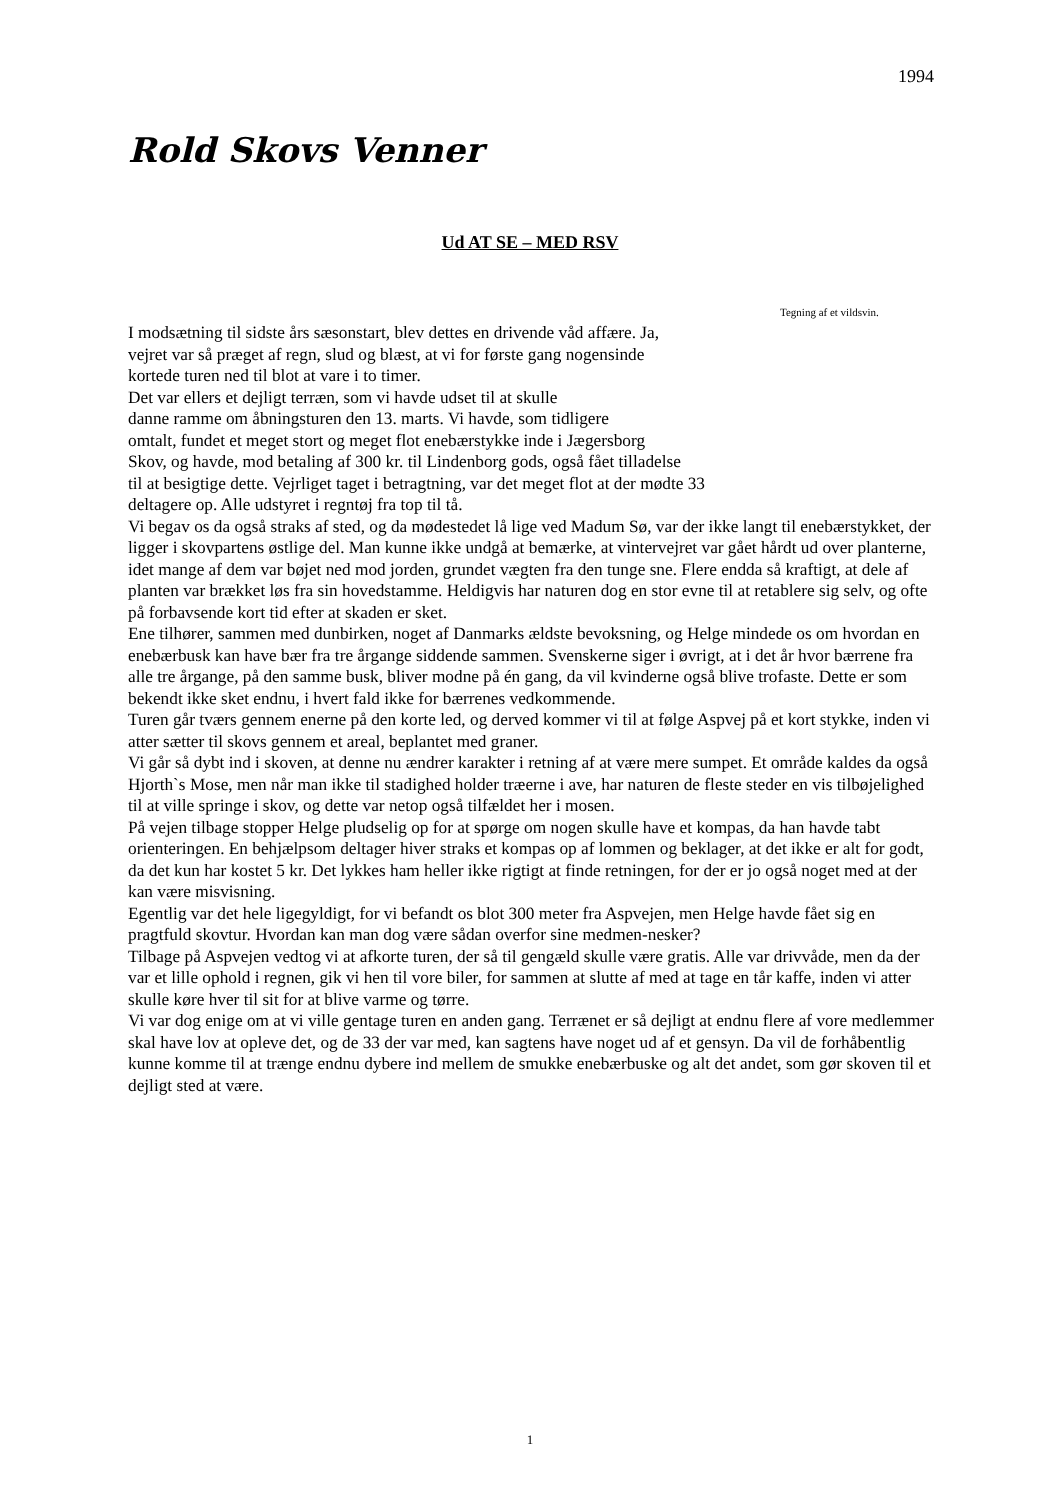1994
Rold Skovs Venner
Ud AT SE – MED RSV
Tegning af et vildsvin.
I modsætning til sidste års sæsonstart, blev dettes en drivende våd affære. Ja, vejret var så præget af regn, slud og blæst, at vi for første gang nogensinde kortede turen ned til blot at vare i to timer.
Det var ellers et dejligt terræn, som vi havde udset til at skulle
danne ramme om åbningsturen den 13. marts. Vi havde, som tidligere
omtalt, fundet et meget stort og meget flot enebærstykke inde i Jægersborg
Skov, og havde, mod betaling af 300 kr. til Lindenborg gods, også fået tilladelse
til at besigtige dette. Vejrliget taget i betragtning, var det meget flot at der mødte 33
deltagere op. Alle udstyret i regntøj fra top til tå.
Vi begav os da også straks af sted, og da mødestedet lå lige ved Madum Sø, var der ikke langt til enebærstykket, der ligger i skovpartens østlige del. Man kunne ikke undgå at bemærke, at vintervejret var gået hårdt ud over planterne, idet mange af dem var bøjet ned mod jorden, grundet vægten fra den tunge sne. Flere endda så kraftigt, at dele af planten var brækket løs fra sin hovedstamme. Heldigvis har naturen dog en stor evne til at retablere sig selv, og ofte på forbavsende kort tid efter at skaden er sket.
Ene tilhører, sammen med dunbirken, noget af Danmarks ældste bevoksning, og Helge mindede os om hvordan en enebærbusk kan have bær fra tre årgange siddende sammen. Svenskerne siger i øvrigt, at i det år hvor bærrene fra alle tre årgange, på den samme busk, bliver modne på én gang, da vil kvinderne også blive trofaste. Dette er som bekendt ikke sket endnu, i hvert fald ikke for bærrenes vedkommende.
Turen går tværs gennem enerne på den korte led, og derved kommer vi til at følge Aspvej på et kort stykke, inden vi atter sætter til skovs gennem et areal, beplantet med graner.
Vi går så dybt ind i skoven, at denne nu ændrer karakter i retning af at være mere sumpet. Et område kaldes da også Hjorth`s Mose, men når man ikke til stadighed holder træerne i ave, har naturen de fleste steder en vis tilbøjelighed til at ville springe i skov, og dette var netop også tilfældet her i mosen.
På vejen tilbage stopper Helge pludselig op for at spørge om nogen skulle have et kompas, da han havde tabt orienteringen. En behjælpsom deltager hiver straks et kompas op af lommen og beklager, at det ikke er alt for godt, da det kun har kostet 5 kr. Det lykkes ham heller ikke rigtigt at finde retningen, for der er jo også noget med at der kan være misvisning.
Egentlig var det hele ligegyldigt, for vi befandt os blot 300 meter fra Aspvejen, men Helge havde fået sig en pragtfuld skovtur. Hvordan kan man dog være sådan overfor sine medmen-nesker?
Tilbage på Aspvejen vedtog vi at afkorte turen, der så til gengæld skulle være gratis. Alle var drivvåde, men da der var et lille ophold i regnen, gik vi hen til vore biler, for sammen at slutte af med at tage en tår kaffe, inden vi atter skulle køre hver til sit for at blive varme og tørre.
Vi var dog enige om at vi ville gentage turen en anden gang. Terrænet er så dejligt at endnu flere af vore medlemmer skal have lov at opleve det, og de 33 der var med, kan sagtens have noget ud af et gensyn. Da vil de forhåbentlig kunne komme til at trænge endnu dybere ind mellem de smukke enebærbuske og alt det andet, som gør skoven til et dejligt sted at være.
1